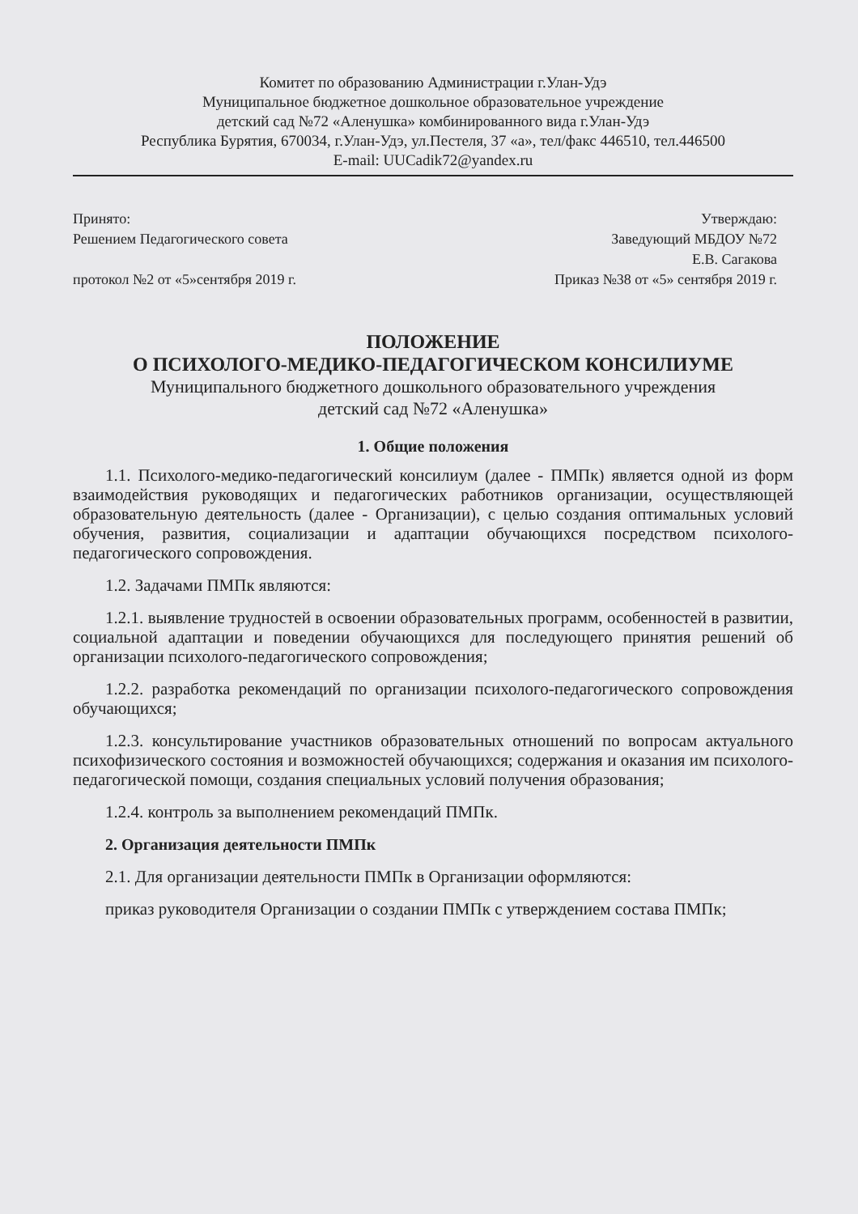Комитет по образованию Администрации г.Улан-Удэ
Муниципальное бюджетное дошкольное образовательное учреждение
детский сад №72 «Аленушка» комбинированного вида г.Улан-Удэ
Республика Бурятия, 670034, г.Улан-Удэ, ул.Пестеля, 37 «а», тел/факс 446510, тел.446500
E-mail: UUCadik72@yandex.ru
Принято:
Решением Педагогического совета
протокол №2 от «5»сентября 2019 г.
Утверждаю:
Заведующий МБДОУ №72
Е.В. Сагакова
Приказ №38 от «5» сентября 2019 г.
ПОЛОЖЕНИЕ
О ПСИХОЛОГО-МЕДИКО-ПЕДАГОГИЧЕСКОМ КОНСИЛИУМЕ
Муниципального бюджетного дошкольного образовательного учреждения
детский сад №72 «Аленушка»
1. Общие положения
1.1. Психолого-медико-педагогический консилиум (далее - ПМПк) является одной из форм взаимодействия руководящих и педагогических работников организации, осуществляющей образовательную деятельность (далее - Организации), с целью создания оптимальных условий обучения, развития, социализации и адаптации обучающихся посредством психолого-педагогического сопровождения.
1.2. Задачами ПМПк являются:
1.2.1. выявление трудностей в освоении образовательных программ, особенностей в развитии, социальной адаптации и поведении обучающихся для последующего принятия решений об организации психолого-педагогического сопровождения;
1.2.2. разработка рекомендаций по организации психолого-педагогического сопровождения обучающихся;
1.2.3. консультирование участников образовательных отношений по вопросам актуального психофизического состояния и возможностей обучающихся; содержания и оказания им психолого-педагогической помощи, создания специальных условий получения образования;
1.2.4. контроль за выполнением рекомендаций ПМПк.
2. Организация деятельности ПМПк
2.1. Для организации деятельности ПМПк в Организации оформляются:
приказ руководителя Организации о создании ПМПк с утверждением состава ПМПк;